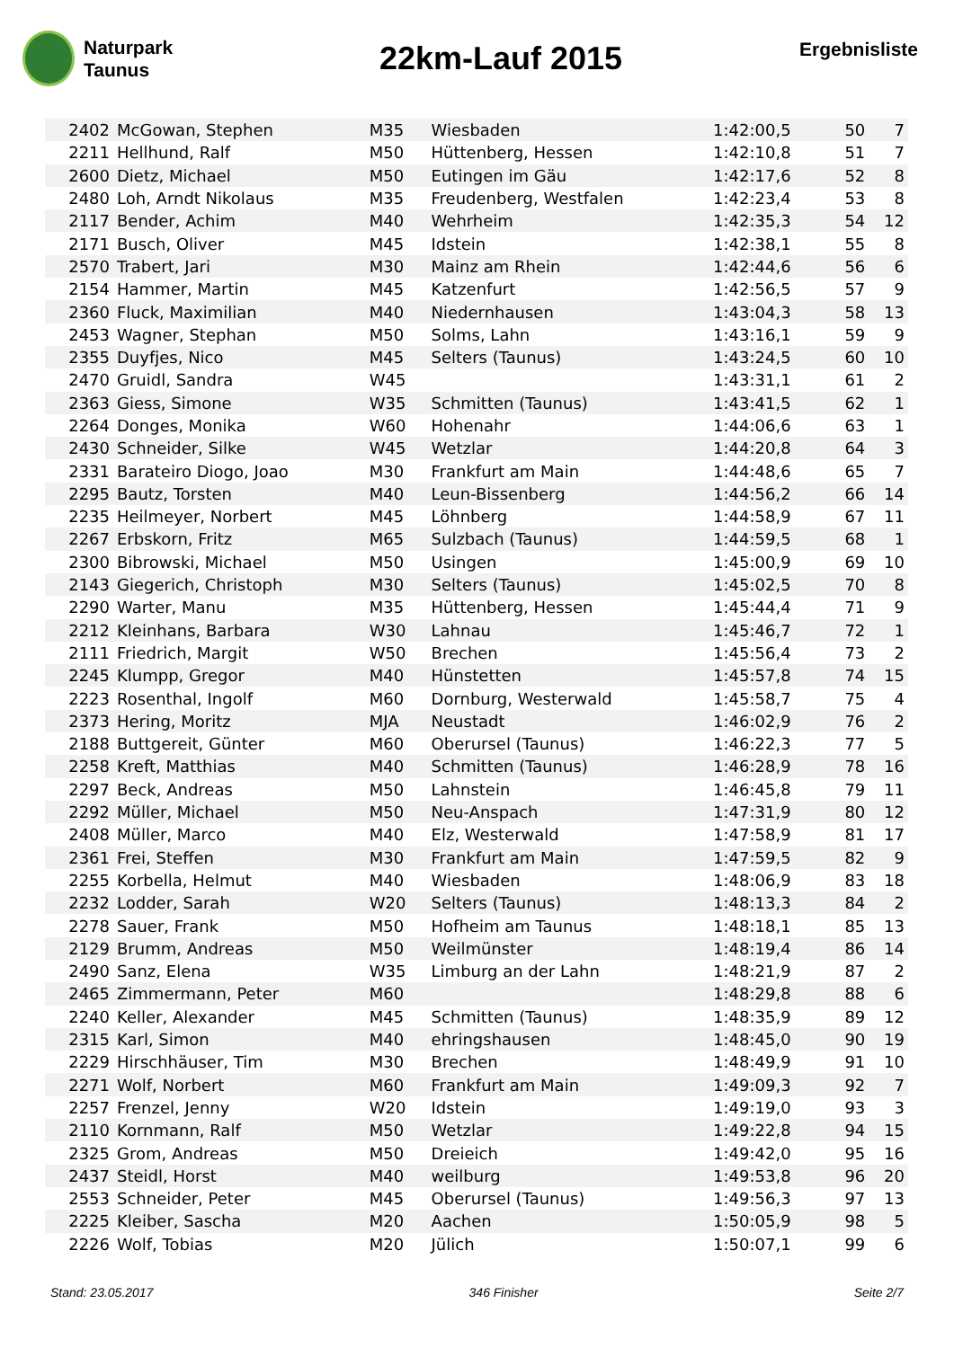Naturpark
Taunus
22km-Lauf 2015
Ergebnisliste
| 2402 | McGowan, Stephen | M35 | Wiesbaden | 1:42:00,5 | 50 | 7 |
| 2211 | Hellhund, Ralf | M50 | Hüttenberg, Hessen | 1:42:10,8 | 51 | 7 |
| 2600 | Dietz, Michael | M50 | Eutingen im Gäu | 1:42:17,6 | 52 | 8 |
| 2480 | Loh, Arndt Nikolaus | M35 | Freudenberg, Westfalen | 1:42:23,4 | 53 | 8 |
| 2117 | Bender, Achim | M40 | Wehrheim | 1:42:35,3 | 54 | 12 |
| 2171 | Busch, Oliver | M45 | Idstein | 1:42:38,1 | 55 | 8 |
| 2570 | Trabert, Jari | M30 | Mainz am Rhein | 1:42:44,6 | 56 | 6 |
| 2154 | Hammer, Martin | M45 | Katzenfurt | 1:42:56,5 | 57 | 9 |
| 2360 | Fluck, Maximilian | M40 | Niedernhausen | 1:43:04,3 | 58 | 13 |
| 2453 | Wagner, Stephan | M50 | Solms, Lahn | 1:43:16,1 | 59 | 9 |
| 2355 | Duyfjes, Nico | M45 | Selters (Taunus) | 1:43:24,5 | 60 | 10 |
| 2470 | Gruidl, Sandra | W45 | | 1:43:31,1 | 61 | 2 |
| 2363 | Giess, Simone | W35 | Schmitten (Taunus) | 1:43:41,5 | 62 | 1 |
| 2264 | Donges, Monika | W60 | Hohenahr | 1:44:06,6 | 63 | 1 |
| 2430 | Schneider, Silke | W45 | Wetzlar | 1:44:20,8 | 64 | 3 |
| 2331 | Barateiro Diogo, Joao | M30 | Frankfurt am Main | 1:44:48,6 | 65 | 7 |
| 2295 | Bautz, Torsten | M40 | Leun-Bissenberg | 1:44:56,2 | 66 | 14 |
| 2235 | Heilmeyer, Norbert | M45 | Löhnberg | 1:44:58,9 | 67 | 11 |
| 2267 | Erbskorn, Fritz | M65 | Sulzbach (Taunus) | 1:44:59,5 | 68 | 1 |
| 2300 | Bibrowski, Michael | M50 | Usingen | 1:45:00,9 | 69 | 10 |
| 2143 | Giegerich, Christoph | M30 | Selters (Taunus) | 1:45:02,5 | 70 | 8 |
| 2290 | Warter, Manu | M35 | Hüttenberg, Hessen | 1:45:44,4 | 71 | 9 |
| 2212 | Kleinhans, Barbara | W30 | Lahnau | 1:45:46,7 | 72 | 1 |
| 2111 | Friedrich, Margit | W50 | Brechen | 1:45:56,4 | 73 | 2 |
| 2245 | Klumpp, Gregor | M40 | Hünstetten | 1:45:57,8 | 74 | 15 |
| 2223 | Rosenthal, Ingolf | M60 | Dornburg, Westerwald | 1:45:58,7 | 75 | 4 |
| 2373 | Hering, Moritz | MJA | Neustadt | 1:46:02,9 | 76 | 2 |
| 2188 | Buttgereit, Günter | M60 | Oberursel (Taunus) | 1:46:22,3 | 77 | 5 |
| 2258 | Kreft, Matthias | M40 | Schmitten (Taunus) | 1:46:28,9 | 78 | 16 |
| 2297 | Beck, Andreas | M50 | Lahnstein | 1:46:45,8 | 79 | 11 |
| 2292 | Müller, Michael | M50 | Neu-Anspach | 1:47:31,9 | 80 | 12 |
| 2408 | Müller, Marco | M40 | Elz, Westerwald | 1:47:58,9 | 81 | 17 |
| 2361 | Frei, Steffen | M30 | Frankfurt am Main | 1:47:59,5 | 82 | 9 |
| 2255 | Korbella, Helmut | M40 | Wiesbaden | 1:48:06,9 | 83 | 18 |
| 2232 | Lodder, Sarah | W20 | Selters (Taunus) | 1:48:13,3 | 84 | 2 |
| 2278 | Sauer, Frank | M50 | Hofheim am Taunus | 1:48:18,1 | 85 | 13 |
| 2129 | Brumm, Andreas | M50 | Weilmünster | 1:48:19,4 | 86 | 14 |
| 2490 | Sanz, Elena | W35 | Limburg an der Lahn | 1:48:21,9 | 87 | 2 |
| 2465 | Zimmermann, Peter | M60 | | 1:48:29,8 | 88 | 6 |
| 2240 | Keller, Alexander | M45 | Schmitten (Taunus) | 1:48:35,9 | 89 | 12 |
| 2315 | Karl, Simon | M40 | ehringshausen | 1:48:45,0 | 90 | 19 |
| 2229 | Hirschhäuser, Tim | M30 | Brechen | 1:48:49,9 | 91 | 10 |
| 2271 | Wolf, Norbert | M60 | Frankfurt am Main | 1:49:09,3 | 92 | 7 |
| 2257 | Frenzel, Jenny | W20 | Idstein | 1:49:19,0 | 93 | 3 |
| 2110 | Kornmann, Ralf | M50 | Wetzlar | 1:49:22,8 | 94 | 15 |
| 2325 | Grom, Andreas | M50 | Dreieich | 1:49:42,0 | 95 | 16 |
| 2437 | Steidl, Horst | M40 | weilburg | 1:49:53,8 | 96 | 20 |
| 2553 | Schneider, Peter | M45 | Oberursel (Taunus) | 1:49:56,3 | 97 | 13 |
| 2225 | Kleiber, Sascha | M20 | Aachen | 1:50:05,9 | 98 | 5 |
| 2226 | Wolf, Tobias | M20 | Jülich | 1:50:07,1 | 99 | 6 |
Stand: 23.05.2017 346 Finisher Seite 2/7